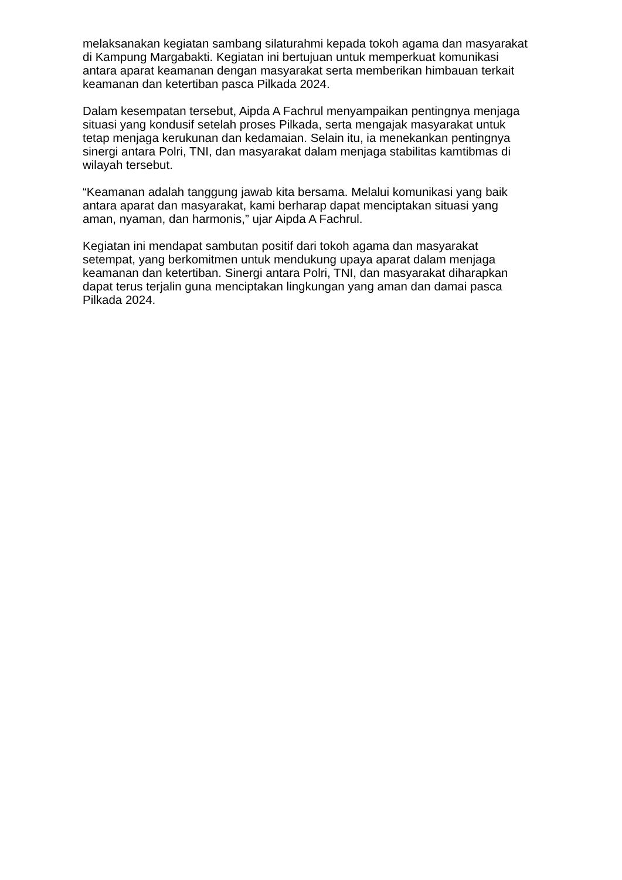melaksanakan kegiatan sambang silaturahmi kepada tokoh agama dan masyarakat di Kampung Margabakti. Kegiatan ini bertujuan untuk memperkuat komunikasi antara aparat keamanan dengan masyarakat serta memberikan himbauan terkait keamanan dan ketertiban pasca Pilkada 2024.
Dalam kesempatan tersebut, Aipda A Fachrul menyampaikan pentingnya menjaga situasi yang kondusif setelah proses Pilkada, serta mengajak masyarakat untuk tetap menjaga kerukunan dan kedamaian. Selain itu, ia menekankan pentingnya sinergi antara Polri, TNI, dan masyarakat dalam menjaga stabilitas kamtibmas di wilayah tersebut.
“Keamanan adalah tanggung jawab kita bersama. Melalui komunikasi yang baik antara aparat dan masyarakat, kami berharap dapat menciptakan situasi yang aman, nyaman, dan harmonis,” ujar Aipda A Fachrul.
Kegiatan ini mendapat sambutan positif dari tokoh agama dan masyarakat setempat, yang berkomitmen untuk mendukung upaya aparat dalam menjaga keamanan dan ketertiban. Sinergi antara Polri, TNI, dan masyarakat diharapkan dapat terus terjalin guna menciptakan lingkungan yang aman dan damai pasca Pilkada 2024.